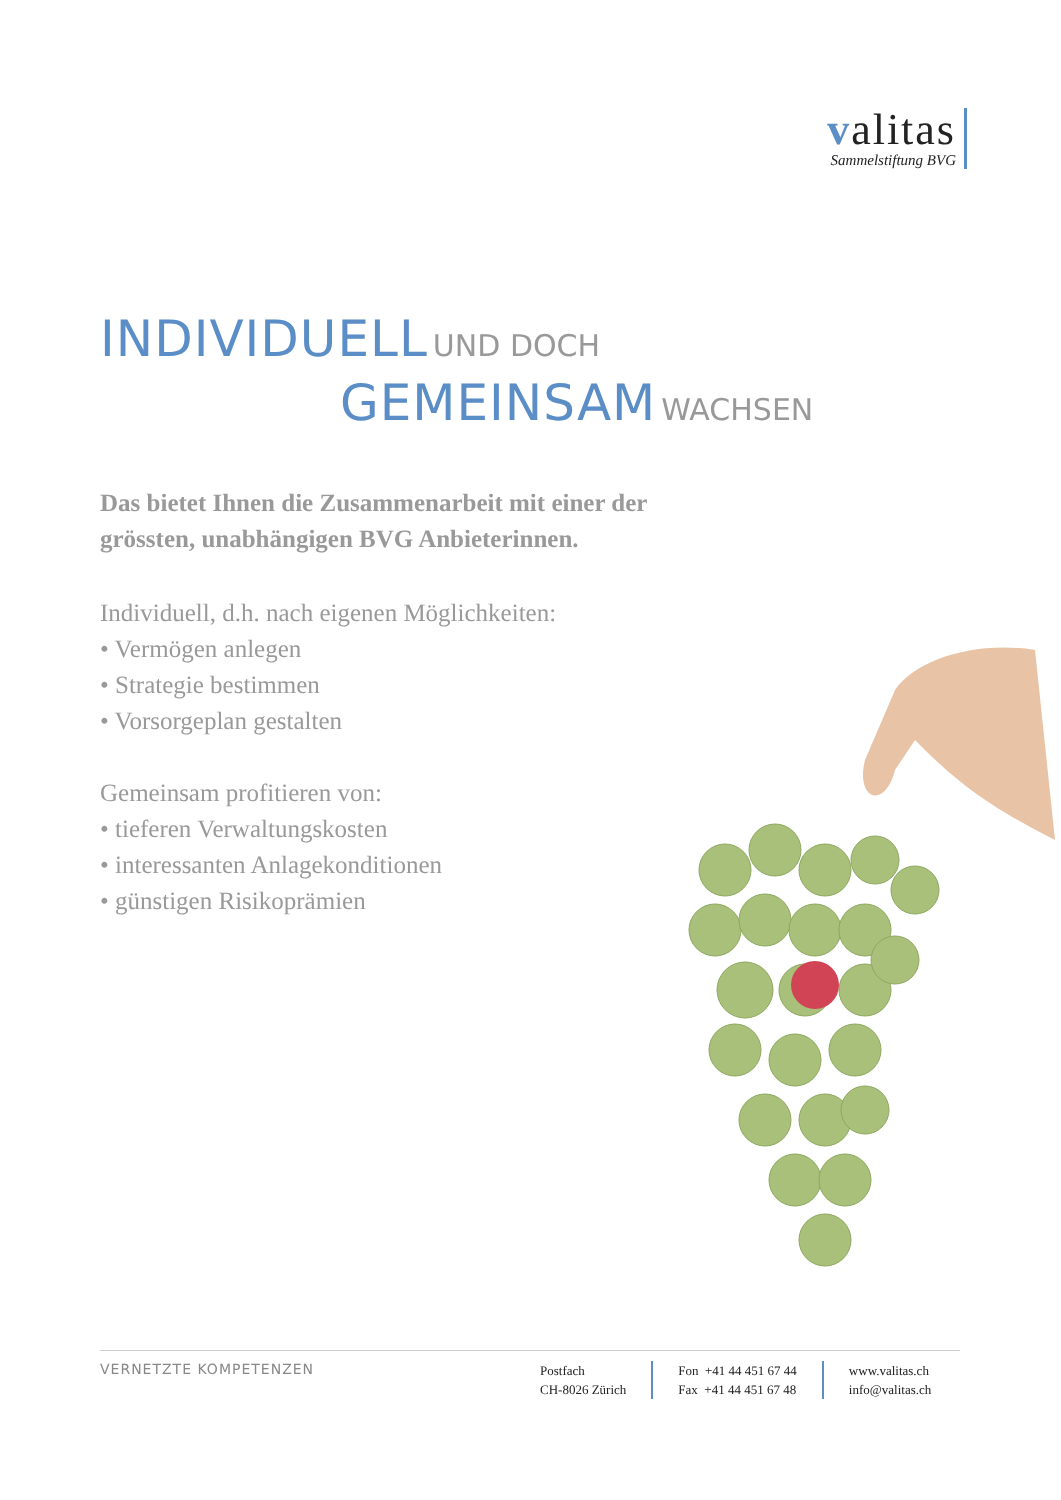valitas
Sammelstiftung BVG
INDIVIDUELL UND DOCH
GEMEINSAM WACHSEN
Das bietet Ihnen die Zusammenarbeit mit einer der
grössten, unabhängigen BVG Anbieterinnen.
Individuell, d.h. nach eigenen Möglichkeiten:
• Vermögen anlegen
• Strategie bestimmen
• Vorsorgeplan gestalten
Gemeinsam profitieren von:
• tieferen Verwaltungskosten
• interessanten Anlagekonditionen
• günstigen Risikoprämien
VERNETZTE KOMPETENZEN
Postfach
CH-8026 Zürich
Fon +41 44 451 67 44
Fax +41 44 451 67 48
www.valitas.ch
info@valitas.ch